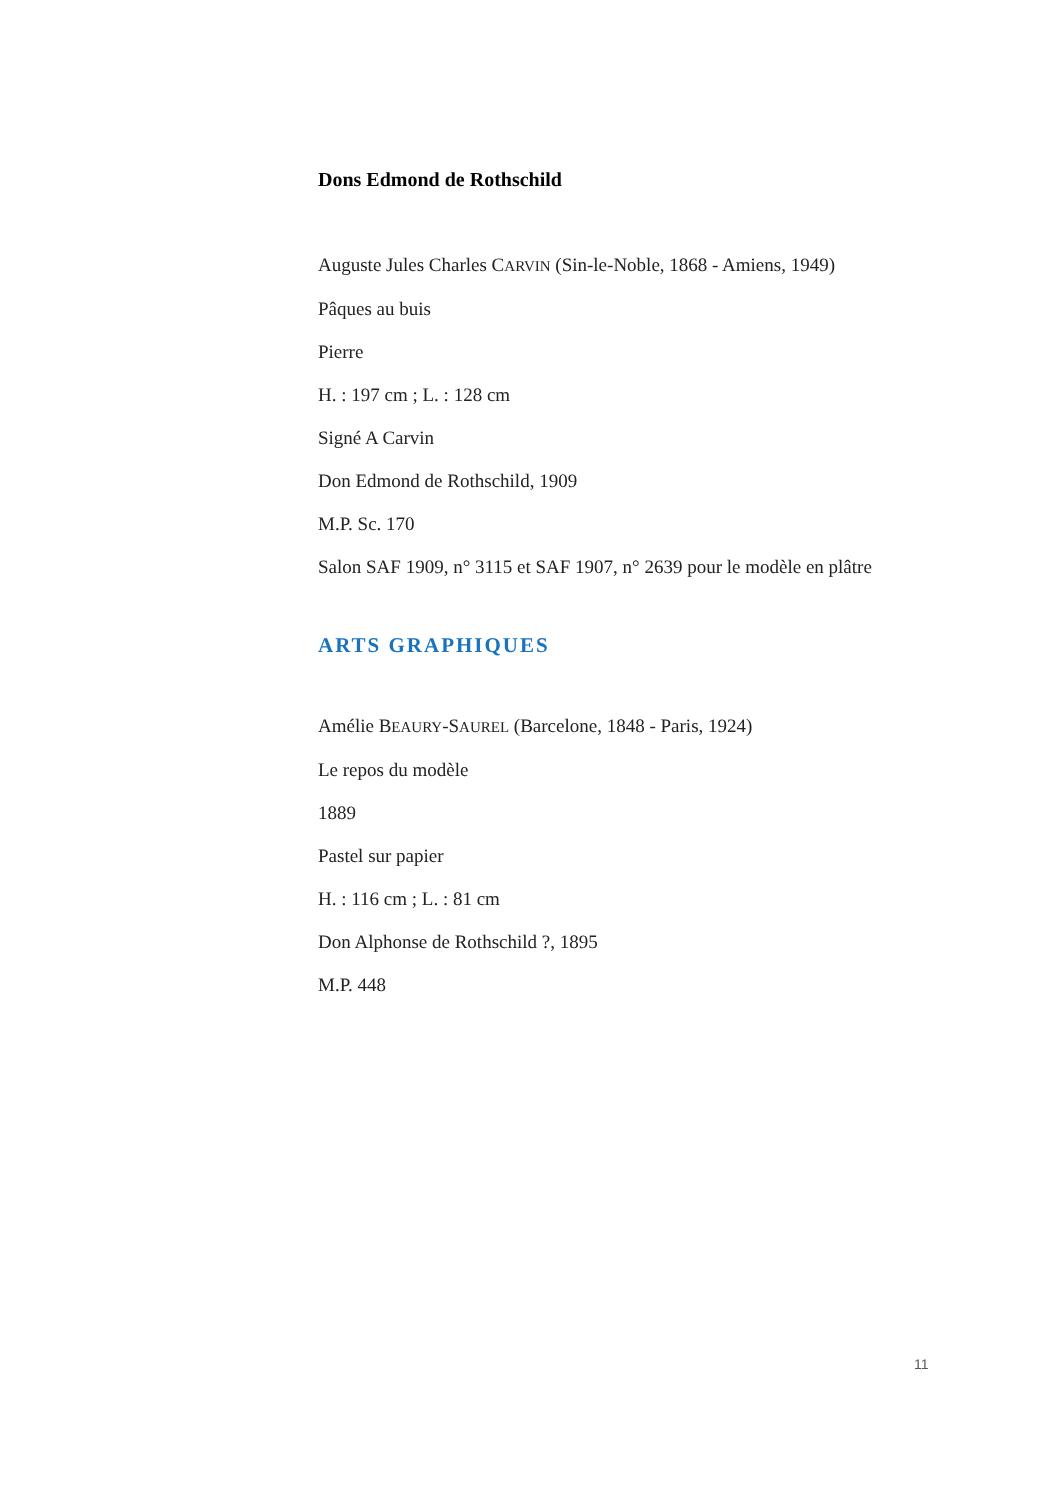Dons Edmond de Rothschild
Auguste Jules Charles CARVIN (Sin-le-Noble, 1868 - Amiens, 1949)
Pâques au buis
Pierre
H. : 197 cm ; L. : 128 cm
Signé A Carvin
Don Edmond de Rothschild, 1909
M.P. Sc. 170
Salon SAF 1909, n° 3115 et SAF 1907, n° 2639 pour le modèle en plâtre
ARTS GRAPHIQUES
Amélie BEAURY-SAUREL (Barcelone, 1848 - Paris, 1924)
Le repos du modèle
1889
Pastel sur papier
H. : 116 cm ; L. : 81 cm
Don Alphonse de Rothschild ?, 1895
M.P. 448
11